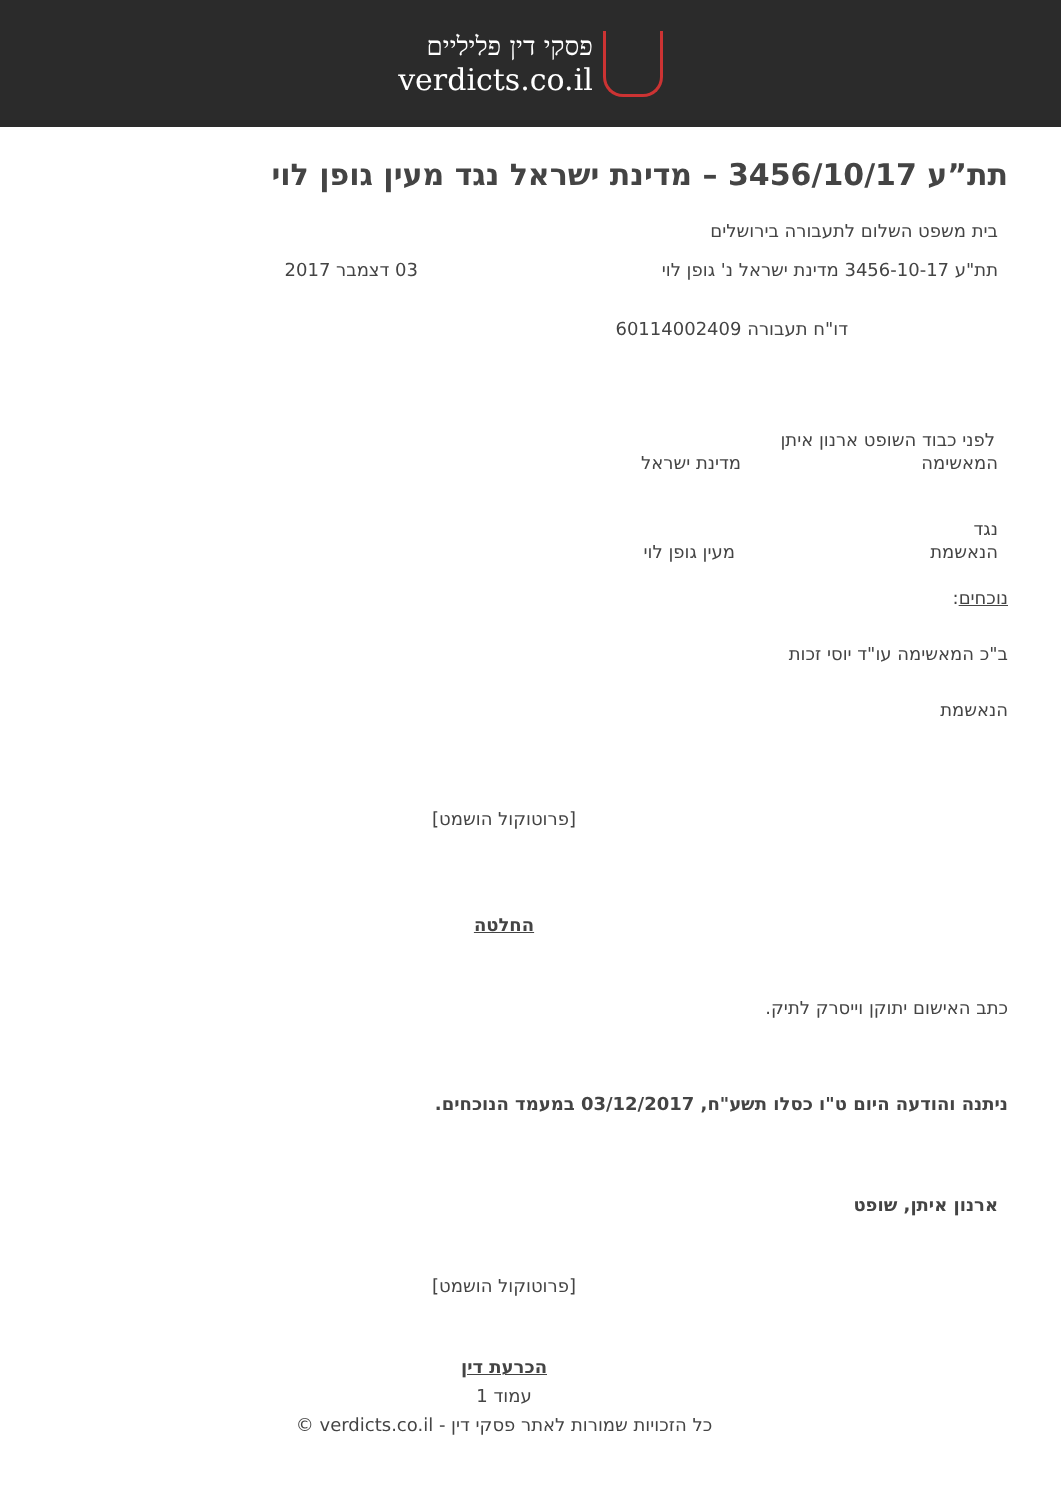פסקי דין פליליים
verdicts.co.il
תת”ע 3456/10/17 – מדינת ישראל נגד מעין גופן לוי
בית משפט השלום לתעבורה בירושלים
תת"ע 3456-10-17 מדינת ישראל נ' גופן לוי 03 דצמבר 2017
דו"ח תעבורה 60114002409
לפני כבוד השופט ארנון איתן
המאשימה מדינת ישראל
נגד
הנאשמת מעין גופן לוי
נוכחים:
ב"כ המאשימה עו"ד יוסי זכות
הנאשמת
[פרוטוקול הושמט]
החלטה
כתב האישום יתוקן וייסרק לתיק.
ניתנה והודעה היום ט"ו כסלו תשע"ח, 03/12/2017 במעמד הנוכחים.
ארנון איתן, שופט
[פרוטוקול הושמט]
הכרעת דין
עמוד 1
כל הזכויות שמורות לאתר פסקי דין - verdicts.co.il ©